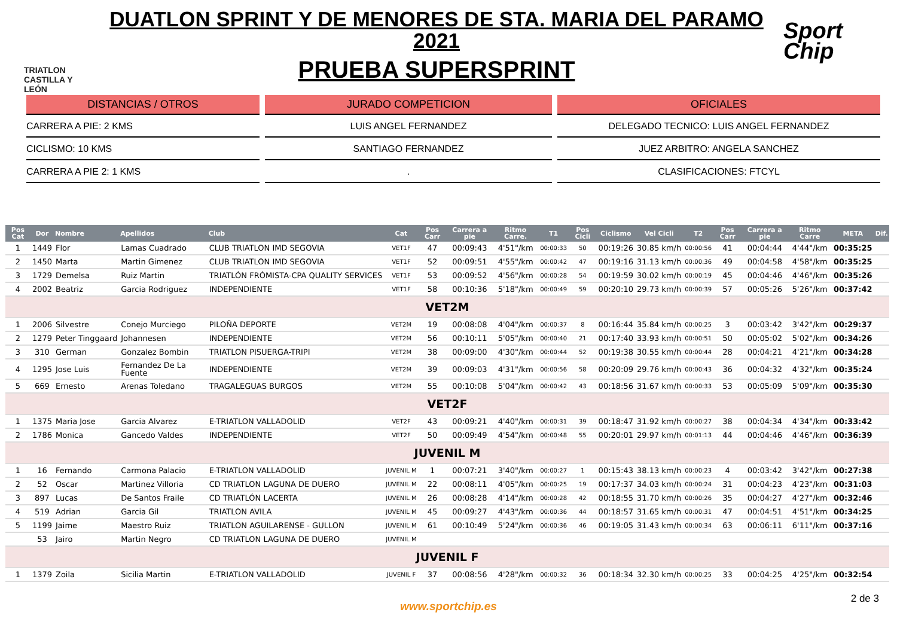TRIATLON CASTILLA Y LEÓN
DUATLON SPRINT Y DE MENORES DE STA. MARIA DEL PARAMO 2021
PRUEBA SUPERSPRINT
Sport Chip
DISTANCIAS / OTROS
CARRERA A PIE: 2 KMS
CICLISMO: 10 KMS
CARRERA A PIE 2: 1 KMS
JURADO COMPETICION
LUIS ANGEL FERNANDEZ
SANTIAGO FERNANDEZ
.
OFICIALES
DELEGADO TECNICO: LUIS ANGEL FERNANDEZ
JUEZ ARBITRO: ANGELA SANCHEZ
CLASIFICACIONES: FTCYL
| Pos Cat | Dor | Nombre | Apellidos | Club | Cat | Pos Carr | Carrera a pie | Ritmo Carre. | T1 | Pos Cicli | Ciclismo | Vel Cicli | T2 | Pos Carr | Carrera a pie | Ritmo Carre | META | Dif. |
| --- | --- | --- | --- | --- | --- | --- | --- | --- | --- | --- | --- | --- | --- | --- | --- | --- | --- | --- |
| 1 | 1449 | Flor | Lamas Cuadrado | CLUB TRIATLON IMD SEGOVIA | VET1F | 47 | 00:09:43 | 4'51"/km | 00:00:33 | 50 | 00:19:26 | 30.85 km/h | 00:00:56 | 41 | 00:04:44 | 4'44"/km | 00:35:25 | |
| 2 | 1450 | Marta | Martin Gimenez | CLUB TRIATLON IMD SEGOVIA | VET1F | 52 | 00:09:51 | 4'55"/km | 00:00:42 | 47 | 00:19:16 | 31.13 km/h | 00:00:36 | 49 | 00:04:58 | 4'58"/km | 00:35:25 | |
| 3 | 1729 | Demelsa | Ruiz Martin | TRIATLÓN FRÓMISTA-CPA QUALITY SERVICES | VET1F | 53 | 00:09:52 | 4'56"/km | 00:00:28 | 54 | 00:19:59 | 30.02 km/h | 00:00:19 | 45 | 00:04:46 | 4'46"/km | 00:35:26 | |
| 4 | 2002 | Beatriz | Garcia Rodriguez | INDEPENDIENTE | VET1F | 58 | 00:10:36 | 5'18"/km | 00:00:49 | 59 | 00:20:10 | 29.73 km/h | 00:00:39 | 57 | 00:05:26 | 5'26"/km | 00:37:42 | |
| VET2M | | | | | | | | | | | | | | | | | | |
| 1 | 2006 | Silvestre | Conejo Murciego | PILOÑA DEPORTE | VET2M | 19 | 00:08:08 | 4'04"/km | 00:00:37 | 8 | 00:16:44 | 35.84 km/h | 00:00:25 | 3 | 00:03:42 | 3'42"/km | 00:29:37 | |
| 2 | 1279 | Peter Tinggaard | Johannesen | INDEPENDIENTE | VET2M | 56 | 00:10:11 | 5'05"/km | 00:00:40 | 21 | 00:17:40 | 33.93 km/h | 00:00:51 | 50 | 00:05:02 | 5'02"/km | 00:34:26 | |
| 3 | 310 | German | Gonzalez Bombin | TRIATLON PISUERGA-TRIPI | VET2M | 38 | 00:09:00 | 4'30"/km | 00:00:44 | 52 | 00:19:38 | 30.55 km/h | 00:00:44 | 28 | 00:04:21 | 4'21"/km | 00:34:28 | |
| 4 | 1295 | Jose Luis | Fernandez De La Fuente | INDEPENDIENTE | VET2M | 39 | 00:09:03 | 4'31"/km | 00:00:56 | 58 | 00:20:09 | 29.76 km/h | 00:00:43 | 36 | 00:04:32 | 4'32"/km | 00:35:24 | |
| 5 | 669 | Ernesto | Arenas Toledano | TRAGALEGUAS BURGOS | VET2M | 55 | 00:10:08 | 5'04"/km | 00:00:42 | 43 | 00:18:56 | 31.67 km/h | 00:00:33 | 53 | 00:05:09 | 5'09"/km | 00:35:30 | |
| VET2F | | | | | | | | | | | | | | | | | | |
| 1 | 1375 | Maria Jose | Garcia Alvarez | E-TRIATLON VALLADOLID | VET2F | 43 | 00:09:21 | 4'40"/km | 00:00:31 | 39 | 00:18:47 | 31.92 km/h | 00:00:27 | 38 | 00:04:34 | 4'34"/km | 00:33:42 | |
| 2 | 1786 | Monica | Gancedo Valdes | INDEPENDIENTE | VET2F | 50 | 00:09:49 | 4'54"/km | 00:00:48 | 55 | 00:20:01 | 29.97 km/h | 00:01:13 | 44 | 00:04:46 | 4'46"/km | 00:36:39 | |
| JUVENIL M | | | | | | | | | | | | | | | | | | |
| 1 | 16 | Fernando | Carmona Palacio | E-TRIATLON VALLADOLID | JUVENIL M | 1 | 00:07:21 | 3'40"/km | 00:00:27 | 1 | 00:15:43 | 38.13 km/h | 00:00:23 | 4 | 00:03:42 | 3'42"/km | 00:27:38 | |
| 2 | 52 | Oscar | Martinez Villoria | CD TRIATLON LAGUNA DE DUERO | JUVENIL M | 22 | 00:08:11 | 4'05"/km | 00:00:25 | 19 | 00:17:37 | 34.03 km/h | 00:00:24 | 31 | 00:04:23 | 4'23"/km | 00:31:03 | |
| 3 | 897 | Lucas | De Santos Fraile | CD TRIATLÓN LACERTA | JUVENIL M | 26 | 00:08:28 | 4'14"/km | 00:00:28 | 42 | 00:18:55 | 31.70 km/h | 00:00:26 | 35 | 00:04:27 | 4'27"/km | 00:32:46 | |
| 4 | 519 | Adrian | Garcia Gil | TRIATLON AVILA | JUVENIL M | 45 | 00:09:27 | 4'43"/km | 00:00:36 | 44 | 00:18:57 | 31.65 km/h | 00:00:31 | 47 | 00:04:51 | 4'51"/km | 00:34:25 | |
| 5 | 1199 | Jaime | Maestro Ruiz | TRIATLON AGUILARENSE - GULLON | JUVENIL M | 61 | 00:10:49 | 5'24"/km | 00:00:36 | 46 | 00:19:05 | 31.43 km/h | 00:00:34 | 63 | 00:06:11 | 6'11"/km | 00:37:16 | |
| | 53 | Jairo | Martin Negro | CD TRIATLON LAGUNA DE DUERO | JUVENIL M | | | | | | | | | | | | | |
| JUVENIL F | | | | | | | | | | | | | | | | | | |
| 1 | 1379 | Zoila | Sicilia Martin | E-TRIATLON VALLADOLID | JUVENIL F | 37 | 00:08:56 | 4'28"/km | 00:00:32 | 36 | 00:18:34 | 32.30 km/h | 00:00:25 | 33 | 00:04:25 | 4'25"/km | 00:32:54 | |
www.sportchip.es
2 de 3